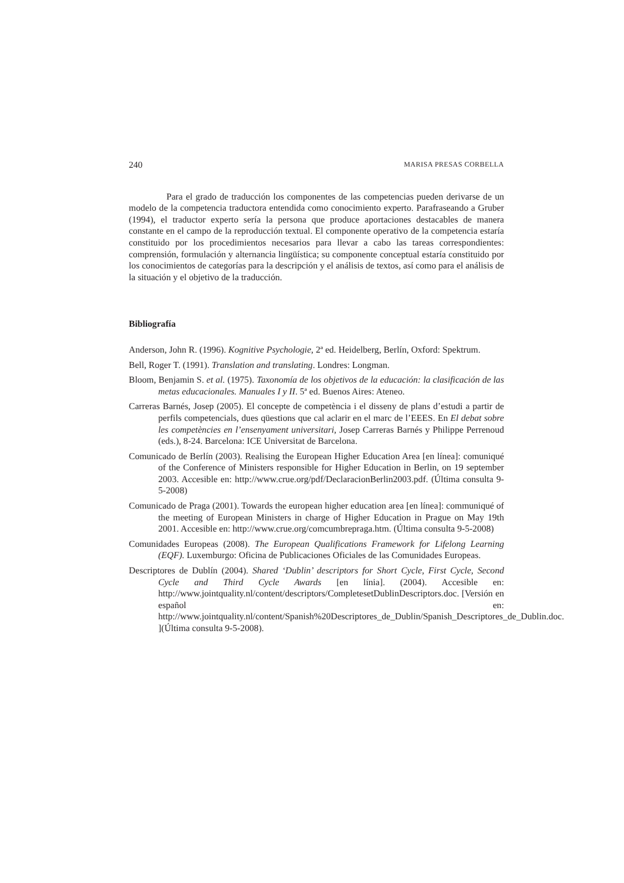240 MARISA PRESAS CORBELLA
Para el grado de traducción los componentes de las competencias pueden derivarse de un modelo de la competencia traductora entendida como conocimiento experto. Parafraseando a Gruber (1994), el traductor experto sería la persona que produce aportaciones destacables de manera constante en el campo de la reproducción textual. El componente operativo de la competencia estaría constituido por los procedimientos necesarios para llevar a cabo las tareas correspondientes: comprensión, formulación y alternancia lingüística; su componente conceptual estaría constituido por los conocimientos de categorías para la descripción y el análisis de textos, así como para el análisis de la situación y el objetivo de la traducción.
Bibliografía
Anderson, John R. (1996). Kognitive Psychologie, 2ª ed. Heidelberg, Berlín, Oxford: Spektrum.
Bell, Roger T. (1991). Translation and translating. Londres: Longman.
Bloom, Benjamin S. et al. (1975). Taxonomía de los objetivos de la educación: la clasificación de las metas educacionales. Manuales I y II. 5ª ed. Buenos Aires: Ateneo.
Carreras Barnés, Josep (2005). El concepte de competència i el disseny de plans d’estudi a partir de perfils competencials, dues qüestions que cal aclarir en el marc de l’EEES. En El debat sobre les competències en l’ensenyament universitari, Josep Carreras Barnés y Philippe Perrenoud (eds.), 8-24. Barcelona: ICE Universitat de Barcelona.
Comunicado de Berlín (2003). Realising the European Higher Education Area [en línea]: comuniqué of the Conference of Ministers responsible for Higher Education in Berlin, on 19 september 2003. Accesible en: http://www.crue.org/pdf/DeclaracionBerlin2003.pdf. (Última consulta 9-5-2008)
Comunicado de Praga (2001). Towards the european higher education area [en línea]: communiqué of the meeting of European Ministers in charge of Higher Education in Prague on May 19th 2001. Accesible en: http://www.crue.org/comcumbrepraga.htm. (Última consulta 9-5-2008)
Comunidades Europeas (2008). The European Qualifications Framework for Lifelong Learning (EQF). Luxemburgo: Oficina de Publicaciones Oficiales de las Comunidades Europeas.
Descriptores de Dublín (2004). Shared ‘Dublin’ descriptors for Short Cycle, First Cycle, Second Cycle and Third Cycle Awards [en línia]. (2004). Accesible en: http://www.jointquality.nl/content/descriptors/CompletesetDublinDescriptors.doc. [Versión en español en: http://www.jointquality.nl/content/Spanish%20Descriptores_de_Dublin/Spanish_Descriptores_de_Dublin.doc. ](Última consulta 9-5-2008).